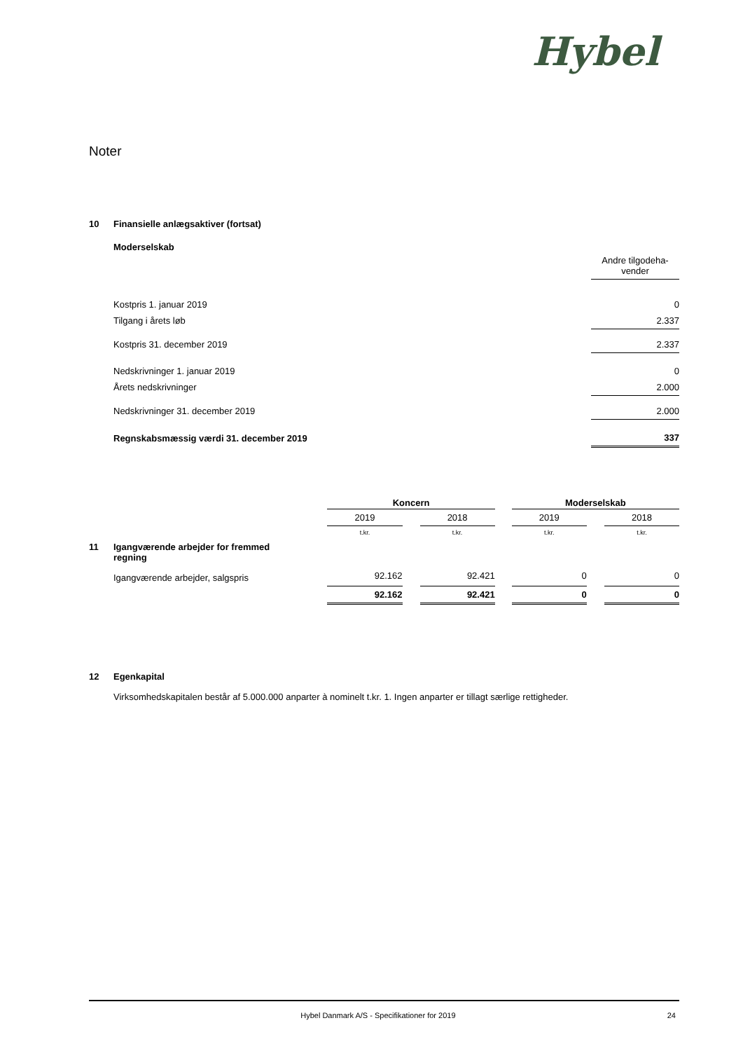Hybel
Noter
10 Finansielle anlægsaktiver (fortsat)
Moderselskab
| | Andre tilgodeha- vender |
| Kostpris 1. januar 2019 | 0 |
| Tilgang i årets løb | 2.337 |
| Kostpris 31. december 2019 | 2.337 |
| Nedskrivninger 1. januar 2019 | 0 |
| Årets nedskrivninger | 2.000 |
| Nedskrivninger 31. december 2019 | 2.000 |
| Regnskabsmæssig værdi 31. december 2019 | 337 |
| | Koncern | | | | Moderselskab | | |
| | 2019 | | 2018 | | 2019 | | 2018 |
| | t.kr. | | t.kr. | | t.kr. | | t.kr. |
| 11 Igangværende arbejder for fremmed regning | | | | | | | |
| Igangværende arbejder, salgspris | 92.162 | | 92.421 | | 0 | | 0 |
| | 92.162 | | 92.421 | | 0 | | 0 |
12 Egenkapital
Virksomhedskapitalen består af 5.000.000 anparter à nominelt t.kr. 1. Ingen anparter er tillagt særlige rettigheder.
Hybel Danmark A/S - Specifikationer for 2019 24